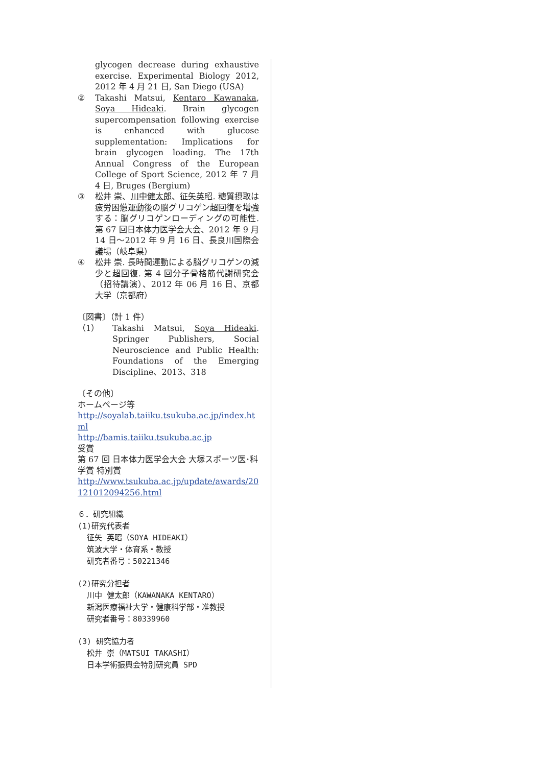glycogen decrease during exhaustive exercise. Experimental Biology 2012, 2012 年 4 月 21 日, San Diego (USA)
② Takashi Matsui, Kentaro Kawanaka, Soya Hideaki. Brain glycogen supercompensation following exercise is enhanced with glucose supplementation: Implications for brain glycogen loading. The 17th Annual Congress of the European College of Sport Science, 2012 年 7 月 4 日, Bruges (Bergium)
③ 松井 崇、川中健太郎、征矢英昭. 糖質摂取は疲労困憊運動後の脳グリコゲン超回復を増強する：脳グリコゲンローディングの可能性. 第 67 回日本体力医学会大会、2012 年 9 月 14 日～2012 年 9 月 16 日、長良川国際会議場（岐阜県）
④ 松井 崇. 長時間運動による脳グリコゲンの減少と超回復. 第 4 回分子骨格筋代謝研究会（招待講演）、2012 年 06 月 16 日、京都大学（京都府）
〔図書〕（計 1 件）
（1） Takashi Matsui, Soya Hideaki. Springer Publishers, Social Neuroscience and Public Health: Foundations of the Emerging Discipline、2013、318
〔その他〕
ホームページ等
http://soyalab.taiiku.tsukuba.ac.jp/index.html
http://bamis.taiiku.tsukuba.ac.jp
受賞
第 67 回 日本体力医学会大会 大塚スポーツ医･科学賞 特別賞
http://www.tsukuba.ac.jp/update/awards/20121012094256.html
６．研究組織
(1)研究代表者
征矢 英昭（SOYA HIDEAKI）
筑波大学・体育系・教授
研究者番号：50221346
(2)研究分担者
川中 健太郎（KAWANAKA KENTARO）
新潟医療福祉大学・健康科学部・准教授
研究者番号：80339960
(3) 研究協力者
松井 崇（MATSUI TAKASHI）
日本学術振興会特別研究員 SPD